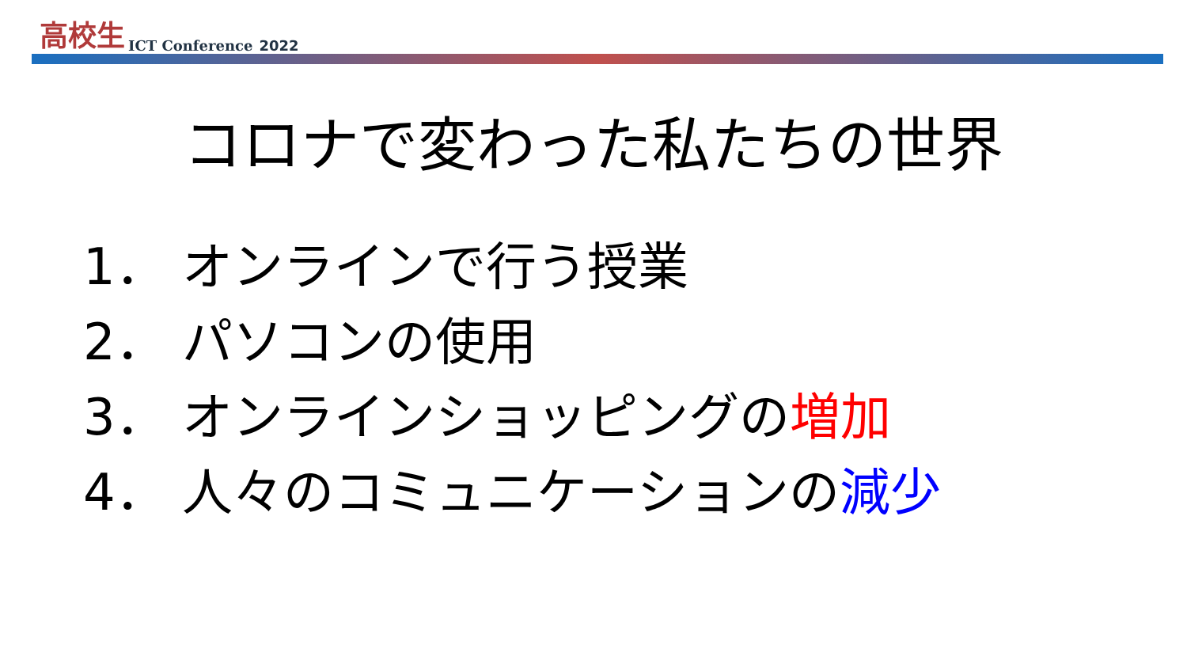高校生 ICT Conference 2022
コロナで変わった私たちの世界
1． オンラインで行う授業
2． パソコンの使用
3． オンラインショッピングの増加
4． 人々のコミュニケーションの減少